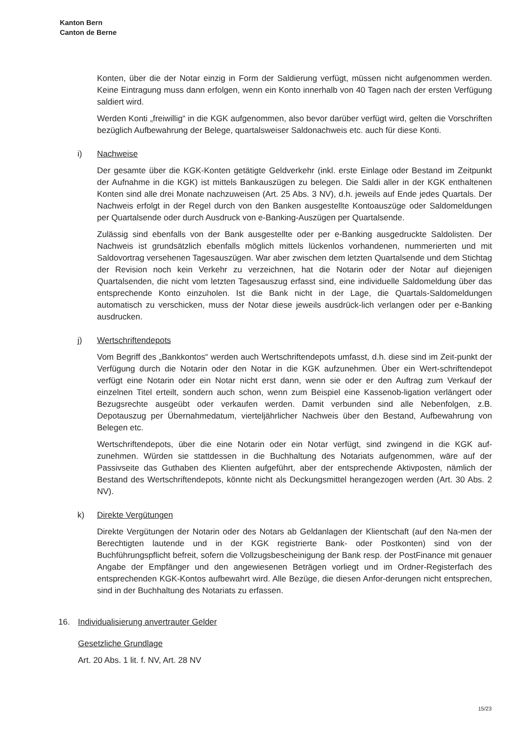Kanton Bern
Canton de Berne
Konten, über die der Notar einzig in Form der Saldierung verfügt, müssen nicht aufgenommen werden. Keine Eintragung muss dann erfolgen, wenn ein Konto innerhalb von 40 Tagen nach der ersten Verfügung saldiert wird.
Werden Konti „freiwillig“ in die KGK aufgenommen, also bevor darüber verfügt wird, gelten die Vorschriften bezüglich Aufbewahrung der Belege, quartalsweiser Saldonachweis etc. auch für diese Konti.
i) Nachweise
Der gesamte über die KGK-Konten getätigte Geldverkehr (inkl. erste Einlage oder Bestand im Zeitpunkt der Aufnahme in die KGK) ist mittels Bankauszügen zu belegen. Die Saldi aller in der KGK enthaltenen Konten sind alle drei Monate nachzuweisen (Art. 25 Abs. 3 NV), d.h. jeweils auf Ende jedes Quartals. Der Nachweis erfolgt in der Regel durch von den Banken ausgestellte Kontoauszüge oder Saldomeldungen per Quartalsende oder durch Ausdruck von e-Banking-Auszügen per Quartalsende.
Zulässig sind ebenfalls von der Bank ausgestellte oder per e-Banking ausgedruckte Saldolisten. Der Nachweis ist grundsätzlich ebenfalls möglich mittels lückenlos vorhandenen, nummerierten und mit Saldovortrag versehenen Tagesauszügen. War aber zwischen dem letzten Quartalsende und dem Stichtag der Revision noch kein Verkehr zu verzeichnen, hat die Notarin oder der Notar auf diejenigen Quartalsenden, die nicht vom letzten Tagesauszug erfasst sind, eine individuelle Saldomeldung über das entsprechende Konto einzuholen. Ist die Bank nicht in der Lage, die Quartals-Saldomeldungen automatisch zu verschicken, muss der Notar diese jeweils ausdrück-lich verlangen oder per e-Banking ausdrucken.
j) Wertschriftendepots
Vom Begriff des „Bankkontos“ werden auch Wertschriftendepots umfasst, d.h. diese sind im Zeit-punkt der Verfügung durch die Notarin oder den Notar in die KGK aufzunehmen. Über ein Wert-schriftendepot verfügt eine Notarin oder ein Notar nicht erst dann, wenn sie oder er den Auftrag zum Verkauf der einzelnen Titel erteilt, sondern auch schon, wenn zum Beispiel eine Kassenob-ligation verlängert oder Bezugsrechte ausgeübt oder verkaufen werden. Damit verbunden sind alle Nebenfolgen, z.B. Depotauszug per Übernahmedatum, vierteljährlicher Nachweis über den Bestand, Aufbewahrung von Belegen etc.
Wertschriftendepots, über die eine Notarin oder ein Notar verfügt, sind zwingend in die KGK auf-zunehmen. Würden sie stattdessen in die Buchhaltung des Notariats aufgenommen, wäre auf der Passivseite das Guthaben des Klienten aufgeführt, aber der entsprechende Aktivposten, nämlich der Bestand des Wertschriftendepots, könnte nicht als Deckungsmittel herangezogen werden (Art. 30 Abs. 2 NV).
k) Direkte Vergütungen
Direkte Vergütungen der Notarin oder des Notars ab Geldanlagen der Klientschaft (auf den Na-men der Berechtigten lautende und in der KGK registrierte Bank- oder Postkonten) sind von der Buchführungspflicht befreit, sofern die Vollzugsbescheinigung der Bank resp. der PostFinance mit genauer Angabe der Empfänger und den angewiesenen Beträgen vorliegt und im Ordner-Registerfach des entsprechenden KGK-Kontos aufbewahrt wird. Alle Bezüge, die diesen Anfor-derungen nicht entsprechen, sind in der Buchhaltung des Notariats zu erfassen.
16. Individualisierung anvertrauter Gelder
Gesetzliche Grundlage
Art. 20 Abs. 1 lit. f. NV, Art. 28 NV
15/23